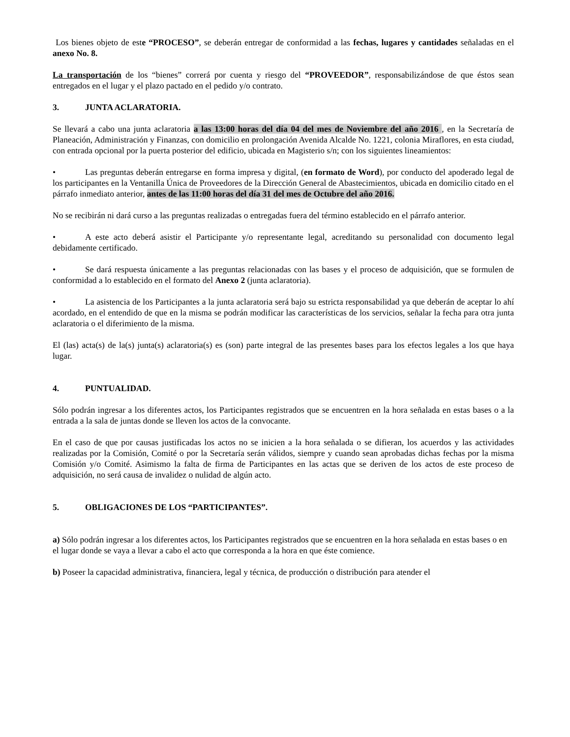Los bienes objeto de este “PROCESO”, se deberán entregar de conformidad a las fechas, lugares y cantidades señaladas en el anexo No. 8.
La transportación de los “bienes” correrá por cuenta y riesgo del “PROVEEDOR”, responsabilizándose de que éstos sean entregados en el lugar y el plazo pactado en el pedido y/o contrato.
3. JUNTA ACLARATORIA.
Se llevará a cabo una junta aclaratoria a las 13:00 horas del día 04 del mes de Noviembre del año 2016 , en la Secretaría de Planeación, Administración y Finanzas, con domicilio en prolongación Avenida Alcalde No. 1221, colonia Miraflores, en esta ciudad, con entrada opcional por la puerta posterior del edificio, ubicada en Magisterio s/n; con los siguientes lineamientos:
• Las preguntas deberán entregarse en forma impresa y digital, (en formato de Word), por conducto del apoderado legal de los participantes en la Ventanilla Única de Proveedores de la Dirección General de Abastecimientos, ubicada en domicilio citado en el párrafo inmediato anterior, antes de las 11:00 horas del día 31 del mes de Octubre del año 2016.
No se recibirán ni dará curso a las preguntas realizadas o entregadas fuera del término establecido en el párrafo anterior.
• A este acto deberá asistir el Participante y/o representante legal, acreditando su personalidad con documento legal debidamente certificado.
• Se dará respuesta únicamente a las preguntas relacionadas con las bases y el proceso de adquisición, que se formulen de conformidad a lo establecido en el formato del Anexo 2 (junta aclaratoria).
• La asistencia de los Participantes a la junta aclaratoria será bajo su estricta responsabilidad ya que deberán de aceptar lo ahí acordado, en el entendido de que en la misma se podrán modificar las características de los servicios, señalar la fecha para otra junta aclaratoria o el diferimiento de la misma.
El (las) acta(s) de la(s) junta(s) aclaratoria(s) es (son) parte integral de las presentes bases para los efectos legales a los que haya lugar.
4. PUNTUALIDAD.
Sólo podrán ingresar a los diferentes actos, los Participantes registrados que se encuentren en la hora señalada en estas bases o a la entrada a la sala de juntas donde se lleven los actos de la convocante.
En el caso de que por causas justificadas los actos no se inicien a la hora señalada o se difieran, los acuerdos y las actividades realizadas por la Comisión, Comité o por la Secretaría serán válidos, siempre y cuando sean aprobadas dichas fechas por la misma Comisión y/o Comité. Asimismo la falta de firma de Participantes en las actas que se deriven de los actos de este proceso de adquisición, no será causa de invalidez o nulidad de algún acto.
5. OBLIGACIONES DE LOS “PARTICIPANTES”.
a) Sólo podrán ingresar a los diferentes actos, los Participantes registrados que se encuentren en la hora señalada en estas bases o en el lugar donde se vaya a llevar a cabo el acto que corresponda a la hora en que éste comience.
b) Poseer la capacidad administrativa, financiera, legal y técnica, de producción o distribución para atender el